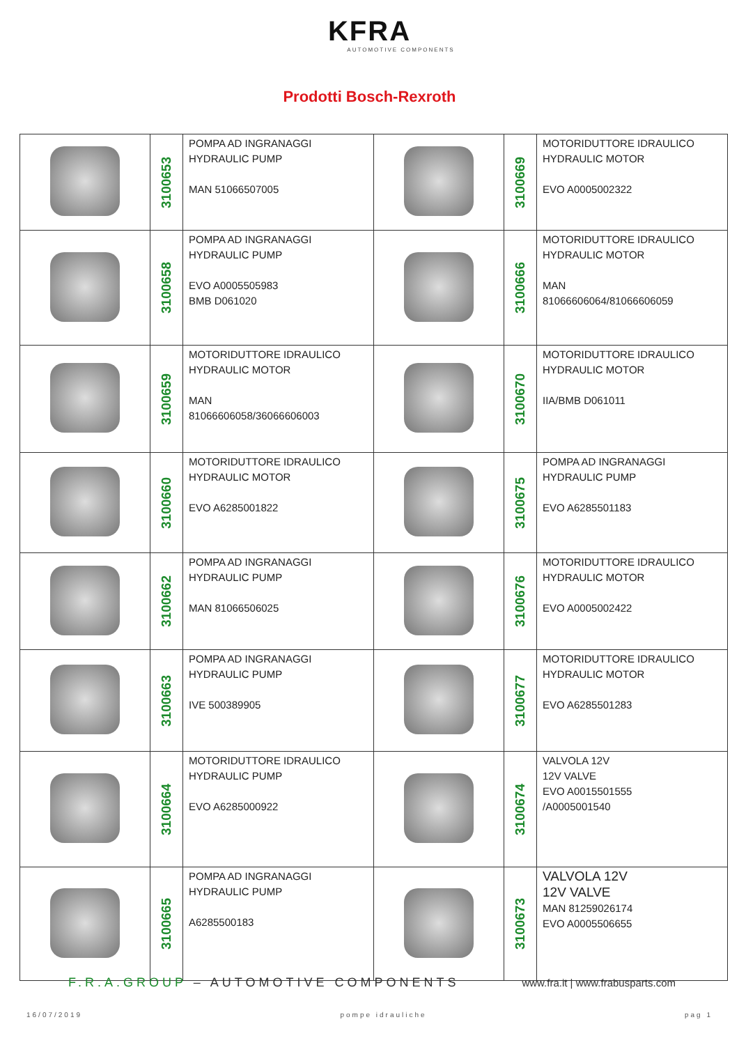KFRA
AUTOMOTIVE COMPONENTS
Prodotti Bosch-Rexroth
| | 3100653 | POMPA AD INGRANAGGI HYDRAULIC PUMP MAN 51066507005 | | 3100669 | MOTORIDUTTORE IDRAULICO HYDRAULIC MOTOR EVO A0005002322 |
| | 3100658 | POMPA AD INGRANAGGI HYDRAULIC PUMP EVO A0005505983 BMB D061020 | | 3100666 | MOTORIDUTTORE IDRAULICO HYDRAULIC MOTOR MAN 81066606064/81066606059 |
| | 3100659 | MOTORIDUTTORE IDRAULICO HYDRAULIC MOTOR MAN 81066606058/36066606003 | | 3100670 | MOTORIDUTTORE IDRAULICO HYDRAULIC MOTOR IIA/BMB D061011 |
| | 3100660 | MOTORIDUTTORE IDRAULICO HYDRAULIC MOTOR EVO A6285001822 | | 3100675 | POMPA AD INGRANAGGI HYDRAULIC PUMP EVO A6285501183 |
| | 3100662 | POMPA AD INGRANAGGI HYDRAULIC PUMP MAN 81066506025 | | 3100676 | MOTORIDUTTORE IDRAULICO HYDRAULIC MOTOR EVO A0005002422 |
| | 3100663 | POMPA AD INGRANAGGI HYDRAULIC PUMP IVE 500389905 | | 3100677 | MOTORIDUTTORE IDRAULICO HYDRAULIC MOTOR EVO A6285501283 |
| | 3100664 | MOTORIDUTTORE IDRAULICO HYDRAULIC PUMP EVO A6285000922 | | 3100674 | VALVOLA 12V 12V VALVE EVO A0015501555 /A0005001540 |
| | 3100665 | POMPA AD INGRANAGGI HYDRAULIC PUMP A6285500183 | | 3100673 | VALVOLA 12V 12V VALVE MAN 81259026174 EVO A0005506655 |
F.R.A.GROUP – AUTOMOTIVE COMPONENTS www.fra.it | www.frabusparts.com
16/07/2019 pompe idrauliche pag 1